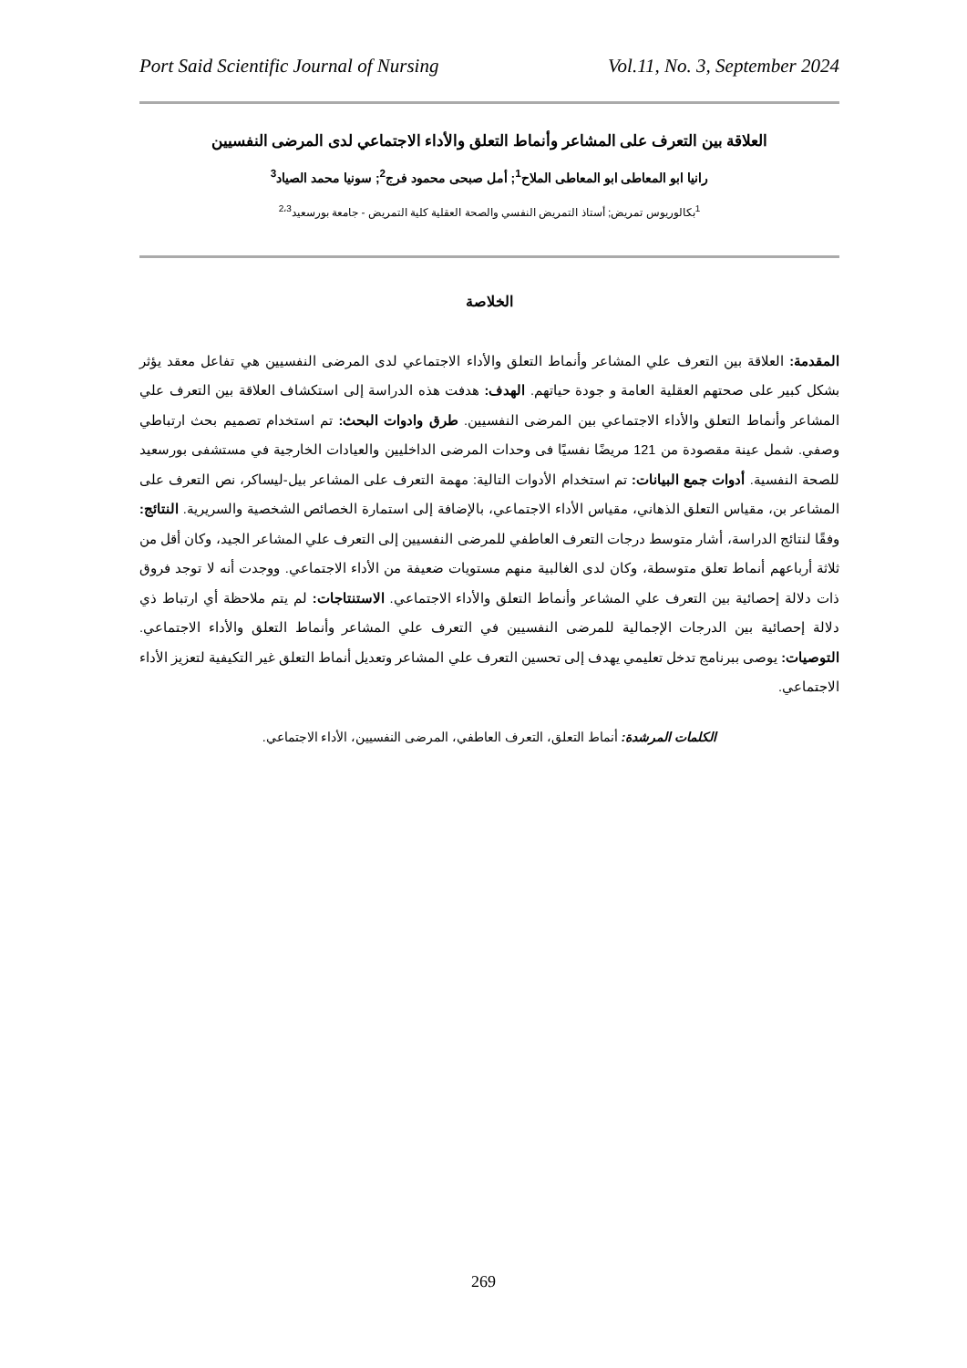Port Said Scientific Journal of Nursing Vol.11, No. 3, September 2024
العلاقة بين التعرف على المشاعر وأنماط التعلق والأداء الاجتماعي لدى المرضى النفسيين
رانيا ابو المعاطى ابو المعاطى الملاح<sup>1</sup>; أمل صبحى محمود فرج<sup>2</sup>; سونيا محمد الصياد<sup>3</sup>
<sup>1</sup> بكالوريوس تمريض; أستاذ التمريض النفسي والصحة العقلية كلية التمريض - جامعة بورسعيد<sup>2،3</sup>
الخلاصة
المقدمة: العلاقة بين التعرف علي المشاعر وأنماط التعلق والأداء الاجتماعي لدى المرضى النفسيين هي تفاعل معقد يؤثر بشكل كبير على صحتهم العقلية العامة و جودة حياتهم. الهدف: هدفت هذه الدراسة إلى استكشاف العلاقة بين التعرف علي المشاعر وأنماط التعلق والأداء الاجتماعي بين المرضى النفسيين. طرق وادوات البحث: تم استخدام تصميم بحث ارتباطي وصفي. شمل عينة مقصودة من 121 مريضًا نفسيًا فى وحدات المرضى الداخليين والعيادات الخارجية في مستشفى بورسعيد للصحة النفسية. أدوات جمع البيانات: تم استخدام الأدوات التالية: مهمة التعرف على المشاعر بيل-ليساكر، نص التعرف على المشاعر بن، مقياس التعلق الذهاني، مقياس الأداء الاجتماعي، بالإضافة إلى استمارة الخصائص الشخصية والسريرية. النتائج: وفقًا لنتائج الدراسة، أشار متوسط درجات التعرف العاطفي للمرضى النفسيين إلى التعرف علي المشاعر الجيد، وكان أقل من ثلاثة أرباعهم أنماط تعلق متوسطة، وكان لدى الغالبية منهم مستويات ضعيفة من الأداء الاجتماعي. ووجدت أنه لا توجد فروق ذات دلالة إحصائية بين التعرف علي المشاعر وأنماط التعلق والأداء الاجتماعي. الاستنتاجات: لم يتم ملاحظة أي ارتباط ذي دلالة إحصائية بين الدرجات الإجمالية للمرضى النفسيين في التعرف علي المشاعر وأنماط التعلق والأداء الاجتماعي. التوصيات: يوصى ببرنامج تدخل تعليمي يهدف إلى تحسين التعرف علي المشاعر وتعديل أنماط التعلق غير التكيفية لتعزيز الأداء الاجتماعي.
الكلمات المرشدة: أنماط التعلق، التعرف العاطفي، المرضى النفسيين، الأداء الاجتماعي.
269